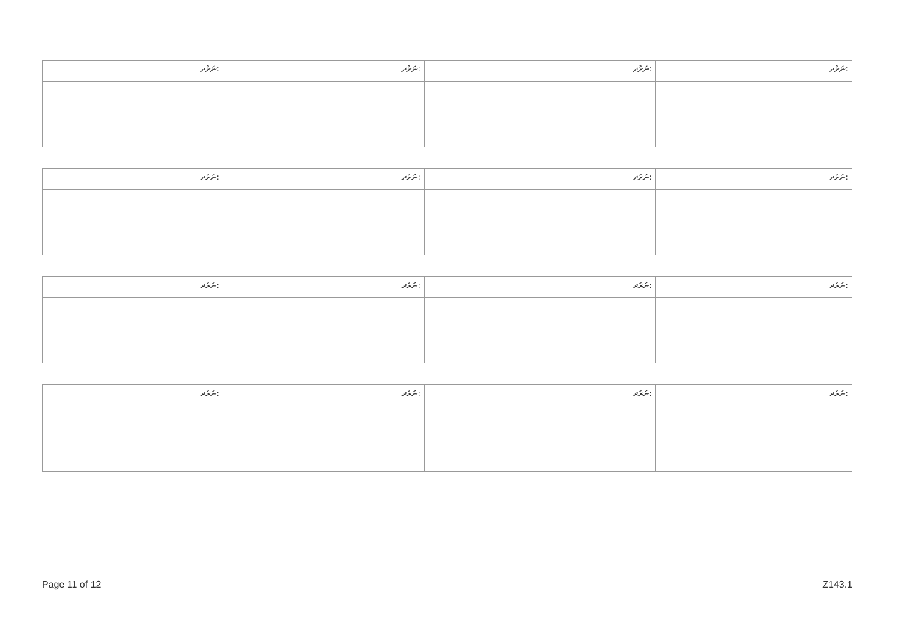| ނަރުދ: | ނަރުދ: | ނަރުދ: | ނަރުދ: |
| ނަރުދ: | ނަރުދ: | ނަރުދ: | ނަރުދ: |
| ނަރުދ: | ނަރުދ: | ނަރުދ: | ނަރުދ: |
| ނަރުދ: | ނަރުދ: | ނަރުދ: | ނަރުދ: |
Page 11 of 12 Z143.1